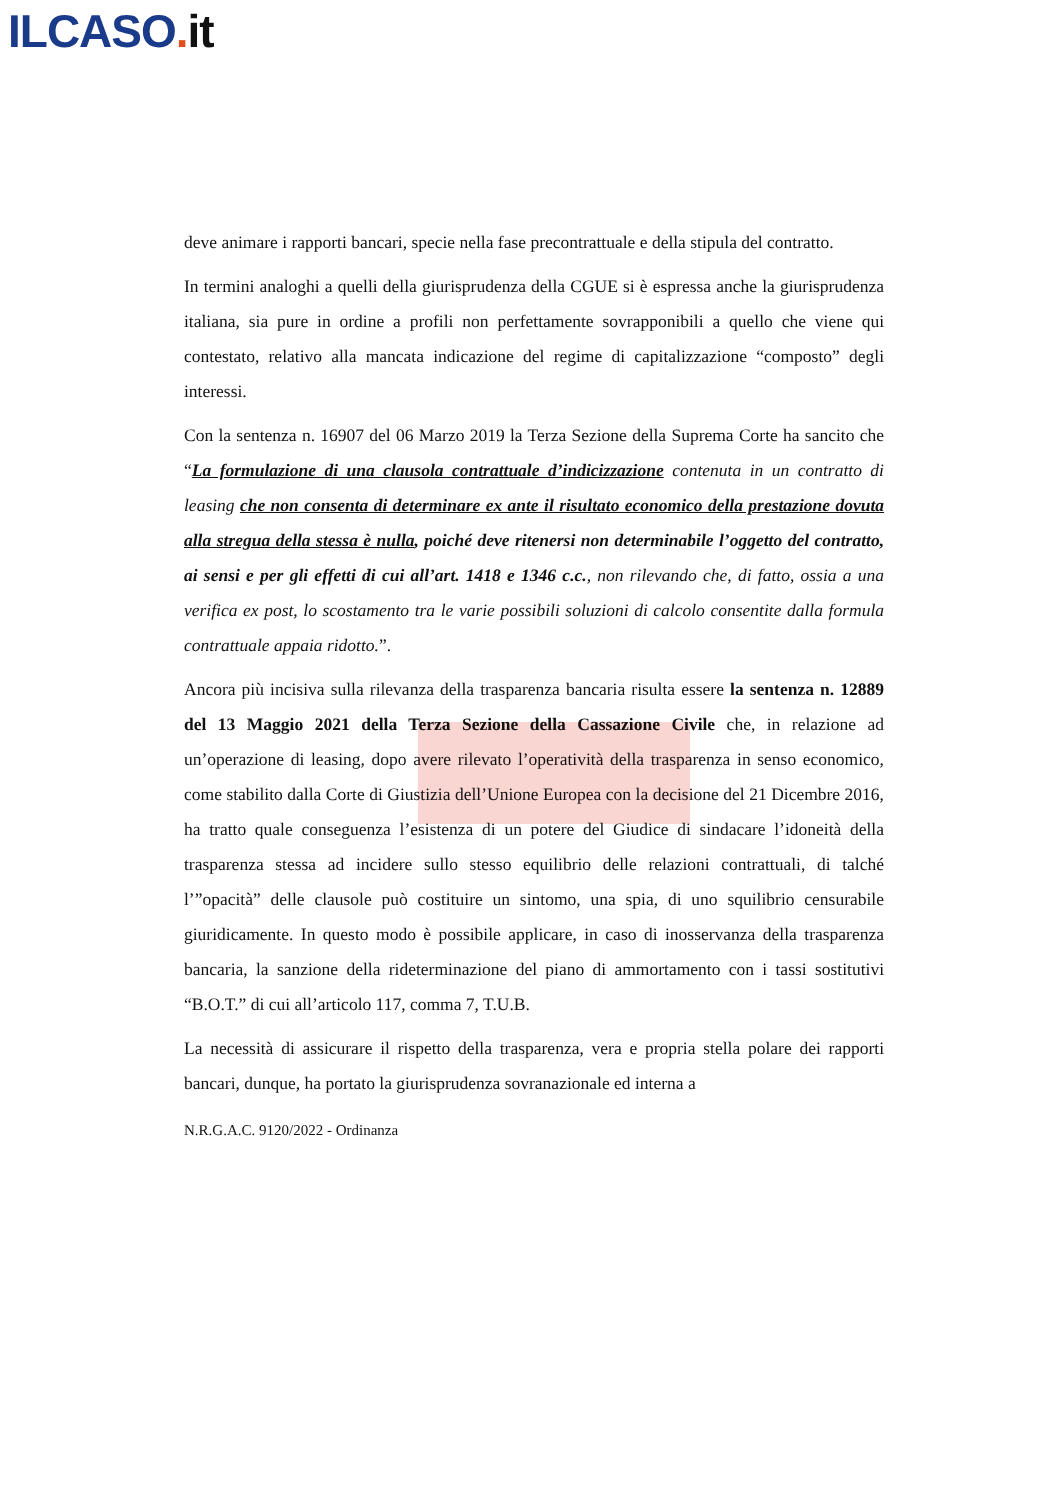ILCASO. it
deve animare i rapporti bancari, specie nella fase precontrattuale e della stipula del contratto.
In termini analoghi a quelli della giurisprudenza della CGUE si è espressa anche la giurisprudenza italiana, sia pure in ordine a profili non perfettamente sovrapponibili a quello che viene qui contestato, relativo alla mancata indicazione del regime di capitalizzazione “composto” degli interessi.
Con la sentenza n. 16907 del 06 Marzo 2019 la Terza Sezione della Suprema Corte ha sancito che “La formulazione di una clausola contrattuale d’indicizzazione contenuta in un contratto di leasing che non consenta di determinare ex ante il risultato economico della prestazione dovuta alla stregua della stessa è nulla, poiché deve ritenersi non determinabile l’oggetto del contratto, ai sensi e per gli effetti di cui all’art. 1418 e 1346 c.c., non rilevando che, di fatto, ossia a una verifica ex post, lo scostamento tra le varie possibili soluzioni di calcolo consentite dalla formula contrattuale appaia ridotto.”.
Ancora più incisiva sulla rilevanza della trasparenza bancaria risulta essere la sentenza n. 12889 del 13 Maggio 2021 della Terza Sezione della Cassazione Civile che, in relazione ad un’operazione di leasing, dopo avere rilevato l’operatività della trasparenza in senso economico, come stabilito dalla Corte di Giustizia dell’Unione Europea con la decisione del 21 Dicembre 2016, ha tratto quale conseguenza l’esistenza di un potere del Giudice di sindacare l’idoneità della trasparenza stessa ad incidere sullo stesso equilibrio delle relazioni contrattuali, di talché l’”opacità” delle clausole può costituire un sintomo, una spia, di uno squilibrio censurabile giuridicamente. In questo modo è possibile applicare, in caso di inosservanza della trasparenza bancaria, la sanzione della rideterminazione del piano di ammortamento con i tassi sostitutivi “B.O.T.” di cui all’articolo 117, comma 7, T.U.B.
La necessità di assicurare il rispetto della trasparenza, vera e propria stella polare dei rapporti bancari, dunque, ha portato la giurisprudenza sovranazionale ed interna a
N.R.G.A.C. 9120/2022 - Ordinanza